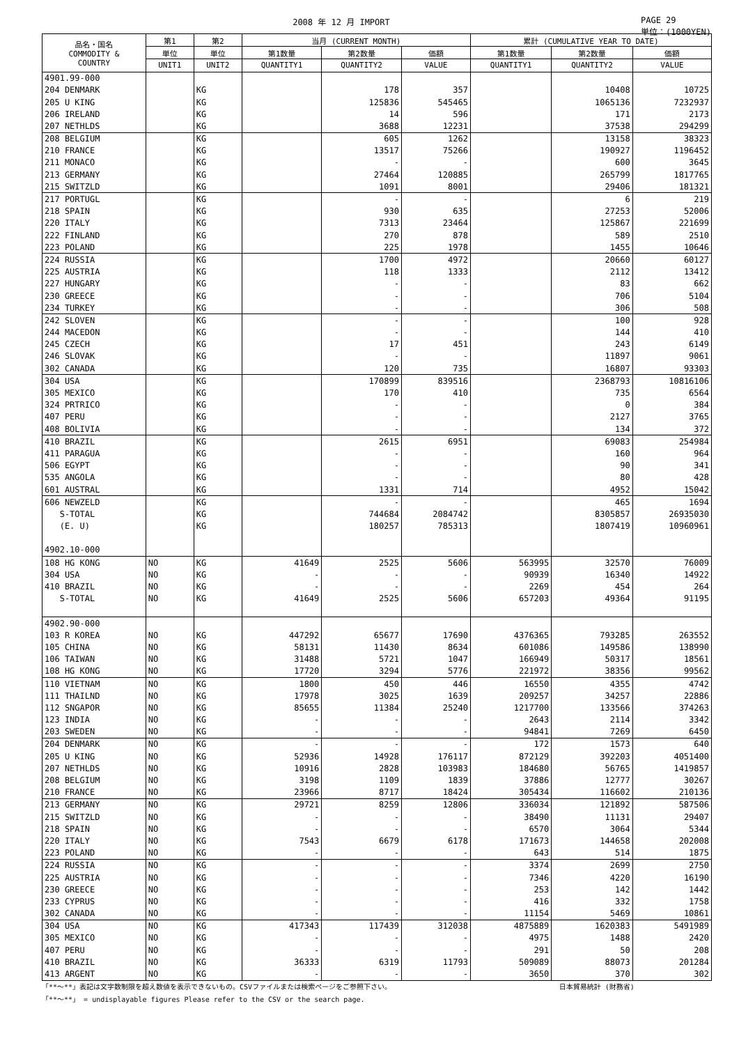2008 年 12 月 IMPORT PAGE 29
単位：(1000YEN)
| 品名・国名 COMMODITY & COUNTRY | 第1 | 第2 | 当月 (CURRENT MONTH) | | | 累計 (CUMULATIVE YEAR TO DATE) | | |
| --- | --- | --- | --- | --- | --- | --- | --- | --- |
| | 単位 | 単位 | 第1数量 | 第2数量 | 価額 | 第1数量 | 第2数量 | 価額 |
| | UNIT1 | UNIT2 | QUANTITY1 | QUANTITY2 | VALUE | QUANTITY1 | QUANTITY2 | VALUE |
| 4901.99-000 | | | | | | | | |
| 204 DENMARK | | KG | | 178 | 357 | | 10408 | 10725 |
| 205 U KING | | KG | | 125836 | 545465 | | 1065136 | 7232937 |
| 206 IRELAND | | KG | | 14 | 596 | | 171 | 2173 |
| 207 NETHLDS | | KG | | 3688 | 12231 | | 37538 | 294299 |
| 208 BELGIUM | | KG | | 605 | 1262 | | 13158 | 38323 |
| 210 FRANCE | | KG | | 13517 | 75266 | | 190927 | 1196452 |
| 211 MONACO | | KG | | - | - | | 600 | 3645 |
| 213 GERMANY | | KG | | 27464 | 120885 | | 265799 | 1817765 |
| 215 SWITZLD | | KG | | 1091 | 8001 | | 29406 | 181321 |
| 217 PORTUGL | | KG | | - | - | | 6 | 219 |
| 218 SPAIN | | KG | | 930 | 635 | | 27253 | 52006 |
| 220 ITALY | | KG | | 7313 | 23464 | | 125867 | 221699 |
| 222 FINLAND | | KG | | 270 | 878 | | 589 | 2510 |
| 223 POLAND | | KG | | 225 | 1978 | | 1455 | 10646 |
| 224 RUSSIA | | KG | | 1700 | 4972 | | 20660 | 60127 |
| 225 AUSTRIA | | KG | | 118 | 1333 | | 2112 | 13412 |
| 227 HUNGARY | | KG | | - | - | | 83 | 662 |
| 230 GREECE | | KG | | - | - | | 706 | 5104 |
| 234 TURKEY | | KG | | - | - | | 306 | 508 |
| 242 SLOVEN | | KG | | - | - | | 100 | 928 |
| 244 MACEDON | | KG | | - | - | | 144 | 410 |
| 245 CZECH | | KG | | 17 | 451 | | 243 | 6149 |
| 246 SLOVAK | | KG | | - | - | | 11897 | 9061 |
| 302 CANADA | | KG | | 120 | 735 | | 16807 | 93303 |
| 304 USA | | KG | | 170899 | 839516 | | 2368793 | 10816106 |
| 305 MEXICO | | KG | | 170 | 410 | | 735 | 6564 |
| 324 PRTRICO | | KG | | - | - | | 0 | 384 |
| 407 PERU | | KG | | - | - | | 2127 | 3765 |
| 408 BOLIVIA | | KG | | - | - | | 134 | 372 |
| 410 BRAZIL | | KG | | 2615 | 6951 | | 69083 | 254984 |
| 411 PARAGUA | | KG | | - | - | | 160 | 964 |
| 506 EGYPT | | KG | | - | - | | 90 | 341 |
| 535 ANGOLA | | KG | | - | - | | 80 | 428 |
| 601 AUSTRAL | | KG | | 1331 | 714 | | 4952 | 15042 |
| 606 NEWZELD | | KG | | - | - | | 465 | 1694 |
| S-TOTAL | | KG | | 744684 | 2084742 | | 8305857 | 26935030 |
| (E. U) | | KG | | 180257 | 785313 | | 1807419 | 10960961 |
| 4902.10-000 | | | | | | | | |
| 108 HG KONG | NO | KG | 41649 | 2525 | 5606 | 563995 | 32570 | 76009 |
| 304 USA | NO | KG | - | - | - | 90939 | 16340 | 14922 |
| 410 BRAZIL | NO | KG | - | - | - | 2269 | 454 | 264 |
| S-TOTAL | NO | KG | 41649 | 2525 | 5606 | 657203 | 49364 | 91195 |
| 4902.90-000 | | | | | | | | |
| 103 R KOREA | NO | KG | 447292 | 65677 | 17690 | 4376365 | 793285 | 263552 |
| 105 CHINA | NO | KG | 58131 | 11430 | 8634 | 601086 | 149586 | 138990 |
| 106 TAIWAN | NO | KG | 31488 | 5721 | 1047 | 166949 | 50317 | 18561 |
| 108 HG KONG | NO | KG | 17720 | 3294 | 5776 | 221972 | 38356 | 99562 |
| 110 VIETNAM | NO | KG | 1800 | 450 | 446 | 16550 | 4355 | 4742 |
| 111 THAILND | NO | KG | 17978 | 3025 | 1639 | 209257 | 34257 | 22886 |
| 112 SNGAPOR | NO | KG | 85655 | 11384 | 25240 | 1217700 | 133566 | 374263 |
| 123 INDIA | NO | KG | - | - | - | 2643 | 2114 | 3342 |
| 203 SWEDEN | NO | KG | - | - | - | 94841 | 7269 | 6450 |
| 204 DENMARK | NO | KG | - | - | - | 172 | 1573 | 640 |
| 205 U KING | NO | KG | 52936 | 14928 | 176117 | 872129 | 392203 | 4051400 |
| 207 NETHLDS | NO | KG | 10916 | 2828 | 103983 | 184680 | 56765 | 1419857 |
| 208 BELGIUM | NO | KG | 3198 | 1109 | 1839 | 37886 | 12777 | 30267 |
| 210 FRANCE | NO | KG | 23966 | 8717 | 18424 | 305434 | 116602 | 210136 |
| 213 GERMANY | NO | KG | 29721 | 8259 | 12806 | 336034 | 121892 | 587506 |
| 215 SWITZLD | NO | KG | - | - | - | 38490 | 11131 | 29407 |
| 218 SPAIN | NO | KG | - | - | - | 6570 | 3064 | 5344 |
| 220 ITALY | NO | KG | 7543 | 6679 | 6178 | 171673 | 144658 | 202008 |
| 223 POLAND | NO | KG | - | - | - | 643 | 514 | 1875 |
| 224 RUSSIA | NO | KG | - | - | - | 3374 | 2699 | 2750 |
| 225 AUSTRIA | NO | KG | - | - | - | 7346 | 4220 | 16190 |
| 230 GREECE | NO | KG | - | - | - | 253 | 142 | 1442 |
| 233 CYPRUS | NO | KG | - | - | - | 416 | 332 | 1758 |
| 302 CANADA | NO | KG | - | - | - | 11154 | 5469 | 10861 |
| 304 USA | NO | KG | 417343 | 117439 | 312038 | 4875889 | 1620383 | 5491989 |
| 305 MEXICO | NO | KG | - | - | - | 4975 | 1488 | 2420 |
| 407 PERU | NO | KG | - | - | - | 291 | 50 | 208 |
| 410 BRAZIL | NO | KG | 36333 | 6319 | 11793 | 509089 | 88073 | 201284 |
| 413 ARGENT | NO | KG | - | - | - | 3650 | 370 | 302 |
「**～**」表記は文字数制限を超え数値を表示できないもの。CSVファイルまたは検索ページをご参照下さい。 日本貿易統計 (財務省)
「**～**」 = undisplayable figures Please refer to the CSV or the search page.